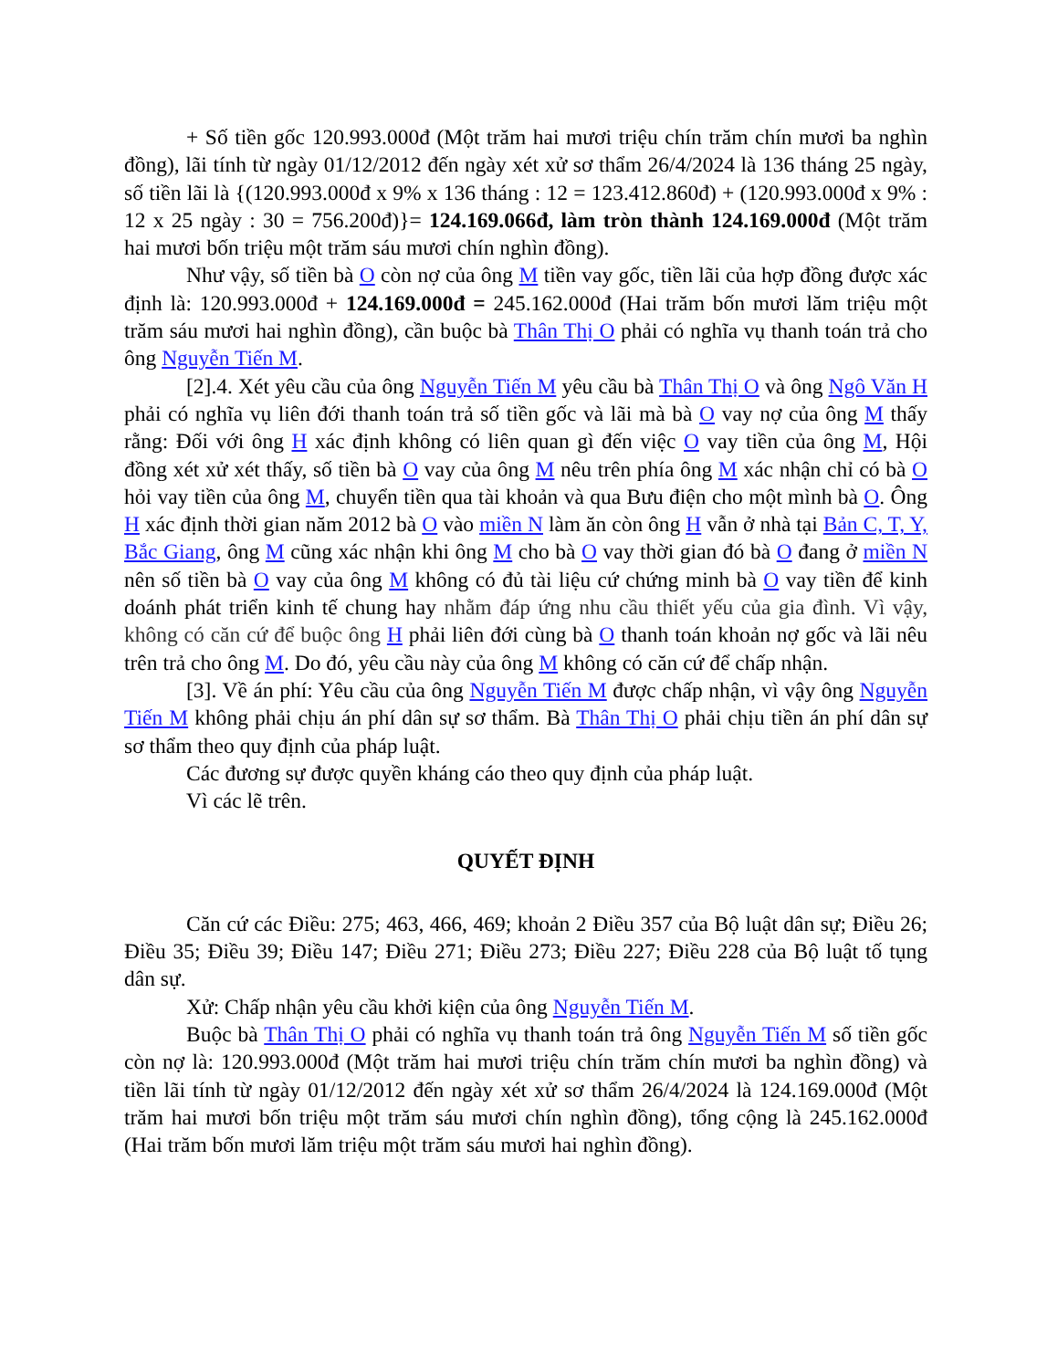+ Số tiền gốc 120.993.000đ (Một trăm hai mươi triệu chín trăm chín mươi ba nghìn đồng), lãi tính từ ngày 01/12/2012 đến ngày xét xử sơ thẩm 26/4/2024 là 136 tháng 25 ngày, số tiền lãi là {(120.993.000đ x 9% x 136 tháng : 12 = 123.412.860đ) + (120.993.000đ x 9% : 12 x 25 ngày : 30 = 756.200đ)}= 124.169.066đ, làm tròn thành 124.169.000đ (Một trăm hai mươi bốn triệu một trăm sáu mươi chín nghìn đồng).
Như vậy, số tiền bà O còn nợ của ông M tiền vay gốc, tiền lãi của hợp đồng được xác định là: 120.993.000đ + 124.169.000đ = 245.162.000đ (Hai trăm bốn mươi lăm triệu một trăm sáu mươi hai nghìn đồng), cần buộc bà Thân Thị O phải có nghĩa vụ thanh toán trả cho ông Nguyễn Tiến M.
[2].4. Xét yêu cầu của ông Nguyễn Tiến M yêu cầu bà Thân Thị O và ông Ngô Văn H phải có nghĩa vụ liên đới thanh toán trả số tiền gốc và lãi mà bà O vay nợ của ông M thấy rằng: Đối với ông H xác định không có liên quan gì đến việc O vay tiền của ông M, Hội đồng xét xử xét thấy, số tiền bà O vay của ông M nêu trên phía ông M xác nhận chỉ có bà O hỏi vay tiền của ông M, chuyển tiền qua tài khoản và qua Bưu điện cho một mình bà O. Ông H xác định thời gian năm 2012 bà O vào miền N làm ăn còn ông H vẫn ở nhà tại Bản C, T, Y, Bắc Giang, ông M cũng xác nhận khi ông M cho bà O vay thời gian đó bà O đang ở miền N nên số tiền bà O vay của ông M không có đủ tài liệu cứ chứng minh bà O vay tiền để kinh doánh phát triển kinh tế chung hay nhằm đáp ứng nhu cầu thiết yếu của gia đình. Vì vậy, không có căn cứ để buộc ông H phải liên đới cùng bà O thanh toán khoản nợ gốc và lãi nêu trên trả cho ông M. Do đó, yêu cầu này của ông M không có căn cứ để chấp nhận.
[3]. Về án phí: Yêu cầu của ông Nguyễn Tiến M được chấp nhận, vì vậy ông Nguyễn Tiến M không phải chịu án phí dân sự sơ thẩm. Bà Thân Thị O phải chịu tiền án phí dân sự sơ thẩm theo quy định của pháp luật.
Các đương sự được quyền kháng cáo theo quy định của pháp luật.
Vì các lẽ trên.
QUYẾT ĐỊNH
Căn cứ các Điều: 275; 463, 466, 469; khoản 2 Điều 357 của Bộ luật dân sự; Điều 26; Điều 35; Điều 39; Điều 147; Điều 271; Điều 273; Điều 227; Điều 228 của Bộ luật tố tụng dân sự.
Xử: Chấp nhận yêu cầu khởi kiện của ông Nguyễn Tiến M.
Buộc bà Thân Thị O phải có nghĩa vụ thanh toán trả ông Nguyễn Tiến M số tiền gốc còn nợ là: 120.993.000đ (Một trăm hai mươi triệu chín trăm chín mươi ba nghìn đồng) và tiền lãi tính từ ngày 01/12/2012 đến ngày xét xử sơ thẩm 26/4/2024 là 124.169.000đ (Một trăm hai mươi bốn triệu một trăm sáu mươi chín nghìn đồng), tổng cộng là 245.162.000đ (Hai trăm bốn mươi lăm triệu một trăm sáu mươi hai nghìn đồng).